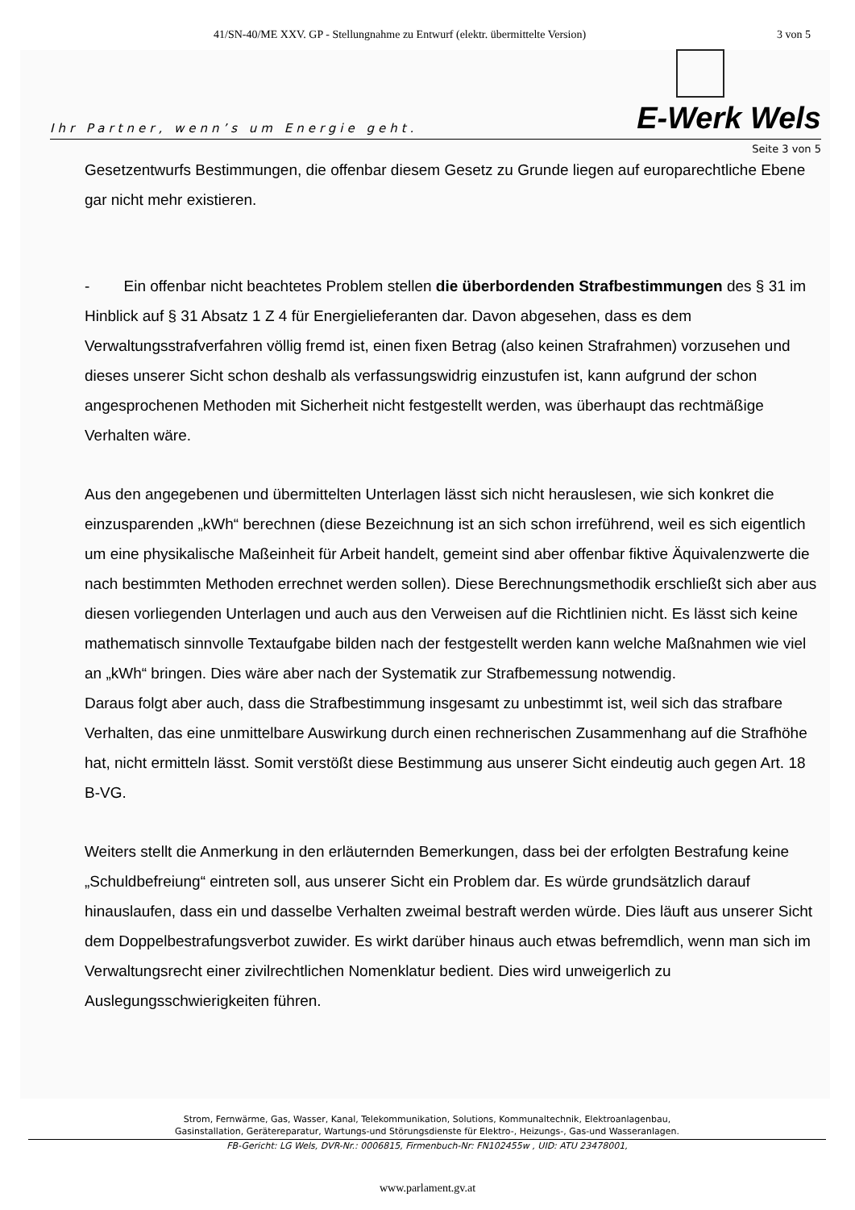41/SN-40/ME XXV. GP - Stellungnahme zu Entwurf (elektr. übermittelte Version) 3 von 5
Ihr Partner, wenn’s um Energie geht.
E-Werk Wels
Seite 3 von 5
Gesetzentwurfs Bestimmungen, die offenbar diesem Gesetz zu Grunde liegen auf europarechtliche Ebene gar nicht mehr existieren.
- Ein offenbar nicht beachtetes Problem stellen die überbordenden Strafbestimmungen des § 31 im Hinblick auf § 31 Absatz 1 Z 4 für Energielieferanten dar. Davon abgesehen, dass es dem Verwaltungsstrafverfahren völlig fremd ist, einen fixen Betrag (also keinen Strafrahmen) vorzusehen und dieses unserer Sicht schon deshalb als verfassungswidrig einzustufen ist, kann aufgrund der schon angesprochenen Methoden mit Sicherheit nicht festgestellt werden, was überhaupt das rechtmäßige Verhalten wäre.
Aus den angegebenen und übermittelten Unterlagen lässt sich nicht herauslesen, wie sich konkret die einzusparenden „kWh“ berechnen (diese Bezeichnung ist an sich schon irreführend, weil es sich eigentlich um eine physikalische Maßeinheit für Arbeit handelt, gemeint sind aber offenbar fiktive Äquivalenzwerte die nach bestimmten Methoden errechnet werden sollen). Diese Berechnungsmethodik erschließt sich aber aus diesen vorliegenden Unterlagen und auch aus den Verweisen auf die Richtlinien nicht. Es lässt sich keine mathematisch sinnvolle Textaufgabe bilden nach der festgestellt werden kann welche Maßnahmen wie viel an „kWh“ bringen. Dies wäre aber nach der Systematik zur Strafbemessung notwendig.
Daraus folgt aber auch, dass die Strafbestimmung insgesamt zu unbestimmt ist, weil sich das strafbare Verhalten, das eine unmittelbare Auswirkung durch einen rechnerischen Zusammenhang auf die Strafhöhe hat, nicht ermitteln lässt. Somit verstößt diese Bestimmung aus unserer Sicht eindeutig auch gegen Art. 18 B-VG.
Weiters stellt die Anmerkung in den erläuternden Bemerkungen, dass bei der erfolgten Bestrafung keine „Schuldbefreiung“ eintreten soll, aus unserer Sicht ein Problem dar. Es würde grundsätzlich darauf hinauslaufen, dass ein und dasselbe Verhalten zweimal bestraft werden würde. Dies läuft aus unserer Sicht dem Doppelbestrafungsverbot zuwider. Es wirkt darüber hinaus auch etwas befremdlich, wenn man sich im Verwaltungsrecht einer zivilrechtlichen Nomenklatur bedient. Dies wird unweigerlich zu Auslegungsschwierigkeiten führen.
Strom, Fernwärme, Gas, Wasser, Kanal, Telekommunikation, Solutions, Kommunaltechnik, Elektroanlagenbau,
Gasinstallation, Gerätereparatur, Wartungs-und Störungsdienste für Elektro-, Heizungs-, Gas-und Wasseranlagen.
FB-Gericht: LG Wels, DVR-Nr.: 0006815, Firmenbuch-Nr: FN102455w , UID: ATU 23478001,
www.parlament.gv.at